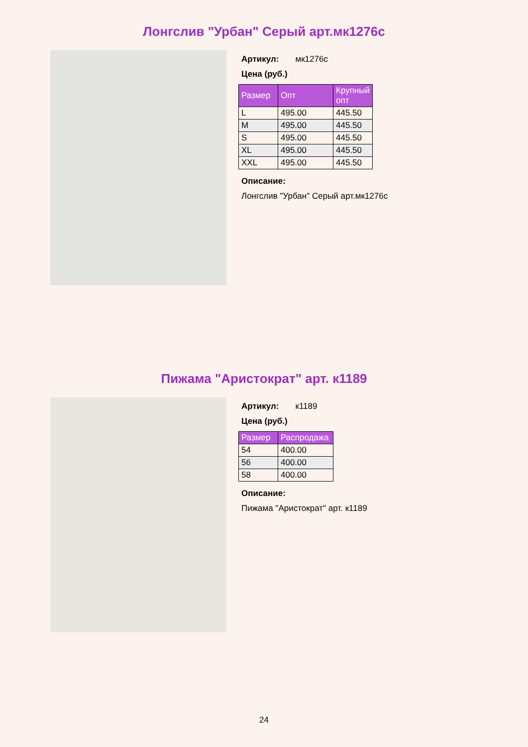Лонгслив "Урбан" Серый арт.мк1276с
Артикул: мк1276с
Цена (руб.)
| Размер | Опт | Крупный опт |
| --- | --- | --- |
| L | 495.00 | 445.50 |
| M | 495.00 | 445.50 |
| S | 495.00 | 445.50 |
| XL | 495.00 | 445.50 |
| XXL | 495.00 | 445.50 |
Описание:
Лонгслив "Урбан" Серый арт.мк1276с
Пижама "Аристократ" арт. к1189
Артикул: к1189
Цена (руб.)
| Размер | Распродажа |
| --- | --- |
| 54 | 400.00 |
| 56 | 400.00 |
| 58 | 400.00 |
Описание:
Пижама "Аристократ" арт. к1189
24